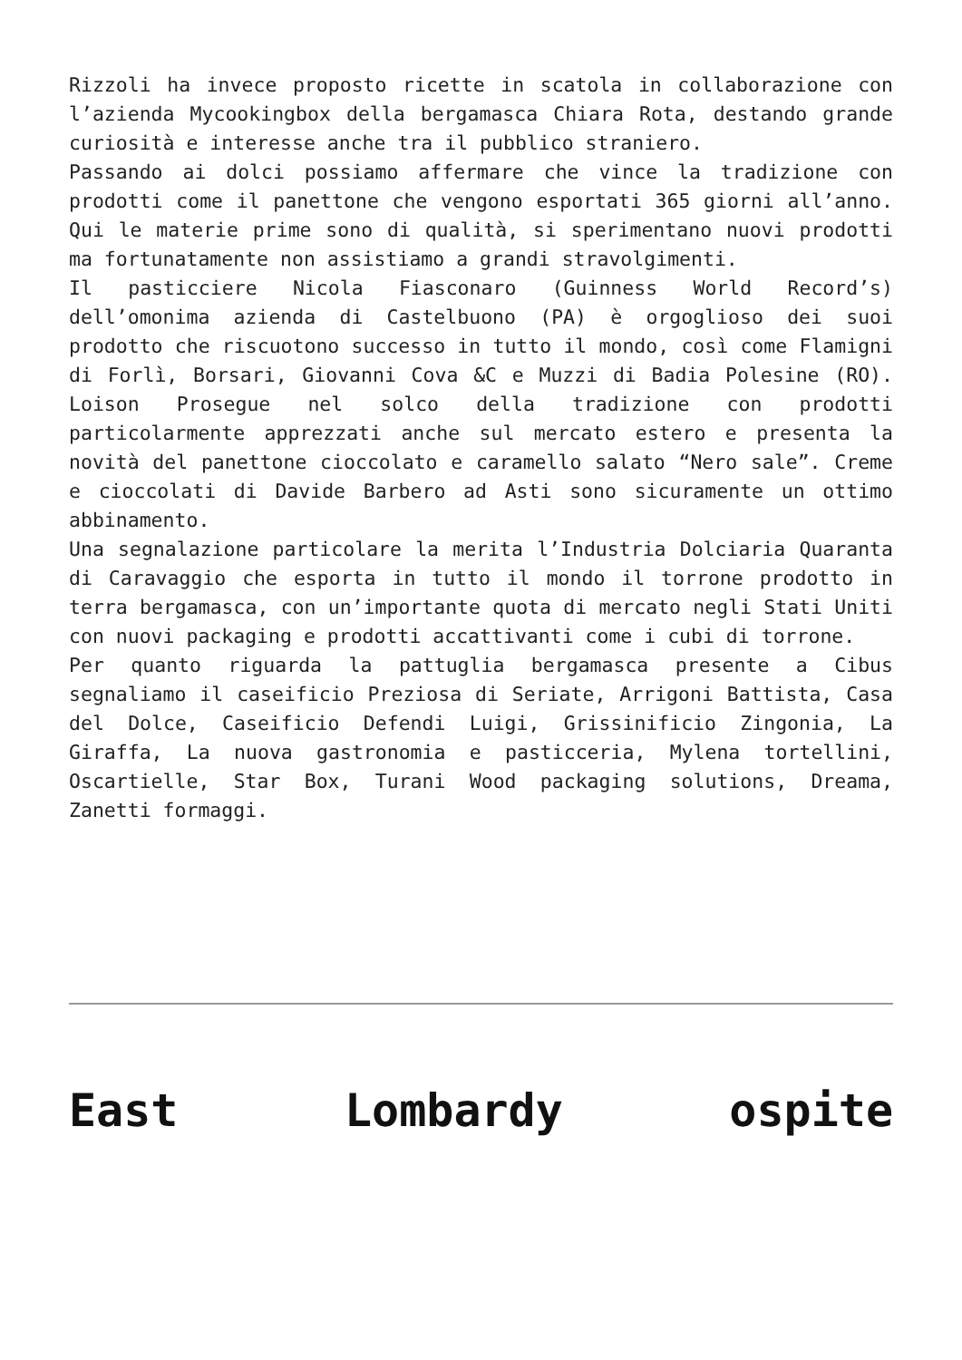Rizzoli ha invece proposto ricette in scatola in collaborazione con l’azienda Mycookingbox della bergamasca Chiara Rota, destando grande curiosità e interesse anche tra il pubblico straniero.
Passando ai dolci possiamo affermare che vince la tradizione con prodotti come il panettone che vengono esportati 365 giorni all’anno. Qui le materie prime sono di qualità, si sperimentano nuovi prodotti ma fortunatamente non assistiamo a grandi stravolgimenti.
Il pasticciere Nicola Fiasconaro (Guinness World Record’s) dell’omonima azienda di Castelbuono (PA) è orgoglioso dei suoi prodotto che riscuotono successo in tutto il mondo, così come Flamigni di Forlì, Borsari, Giovanni Cova &C e Muzzi di Badia Polesine (RO). Loison Prosegue nel solco della tradizione con prodotti particolarmente apprezzati anche sul mercato estero e presenta la novità del panettone cioccolato e caramello salato “Nero sale”. Creme e cioccolati di Davide Barbero ad Asti sono sicuramente un ottimo abbinamento.
Una segnalazione particolare la merita l’Industria Dolciaria Quaranta di Caravaggio che esporta in tutto il mondo il torrone prodotto in terra bergamasca, con un’importante quota di mercato negli Stati Uniti con nuovi packaging e prodotti accattivanti come i cubi di torrone.
Per quanto riguarda la pattuglia bergamasca presente a Cibus segnaliamo il caseificio Preziosa di Seriate, Arrigoni Battista, Casa del Dolce, Caseificio Defendi Luigi, Grissinificio Zingonia, La Giraffa, La nuova gastronomia e pasticceria, Mylena tortellini, Oscartielle, Star Box, Turani Wood packaging solutions, Dreama, Zanetti formaggi.
East Lombardy ospite